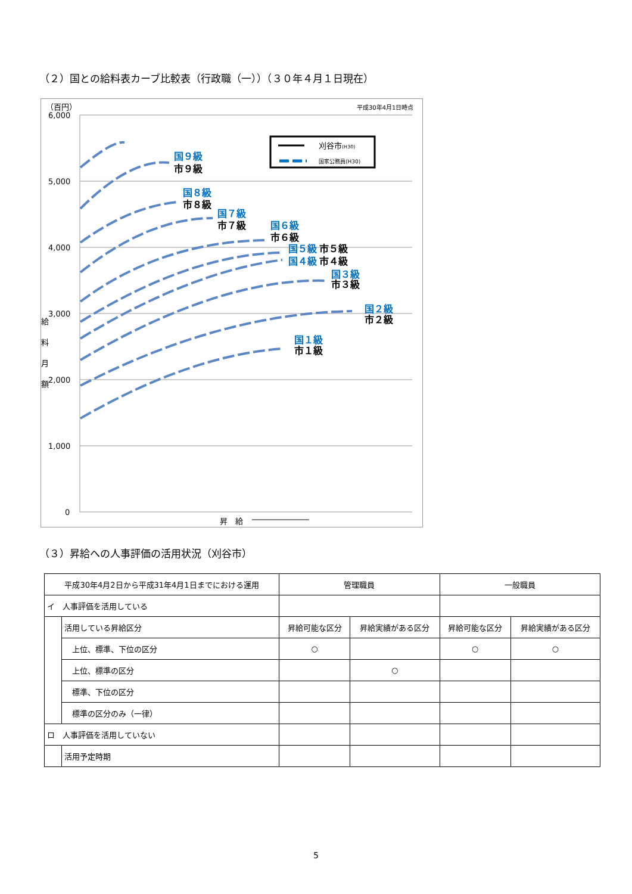（２）国との給料表カーブ比較表（行政職（一））（３０年４月１日現在）
（百円）
平成30年4月1日時点
6,000
5,000
4,000
3,000
2,000
1,000
0
給
料
月
額
昇　給
国９級
市９級
国８級
市８級
国７級
市７級
国６級
市６級
国５級
市５級
国４級
市４級
国３級
市３級
国２級
市２級
国１級
市１級
刈谷市(H30)
国家公務員(H30)
（３）昇給への人事評価の活用状況（刈谷市）
| 平成30年4月2日から平成31年4月1日までにおける運用 | | 管理職員 | | 一般職員 | |
| イ 人事評価を活用している | | | | | |
| | 活用している昇給区分 | 昇給可能な区分 | 昇給実績がある区分 | 昇給可能な区分 | 昇給実績がある区分 |
| | 上位、標準、下位の区分 | ○ | | ○ | ○ |
| | 上位、標準の区分 | | ○ | | |
| | 標準、下位の区分 | | | | |
| | 標準の区分のみ（一律） | | | | |
| ロ 人事評価を活用していない | | | | | |
| | 活用予定時期 | | | | |
5